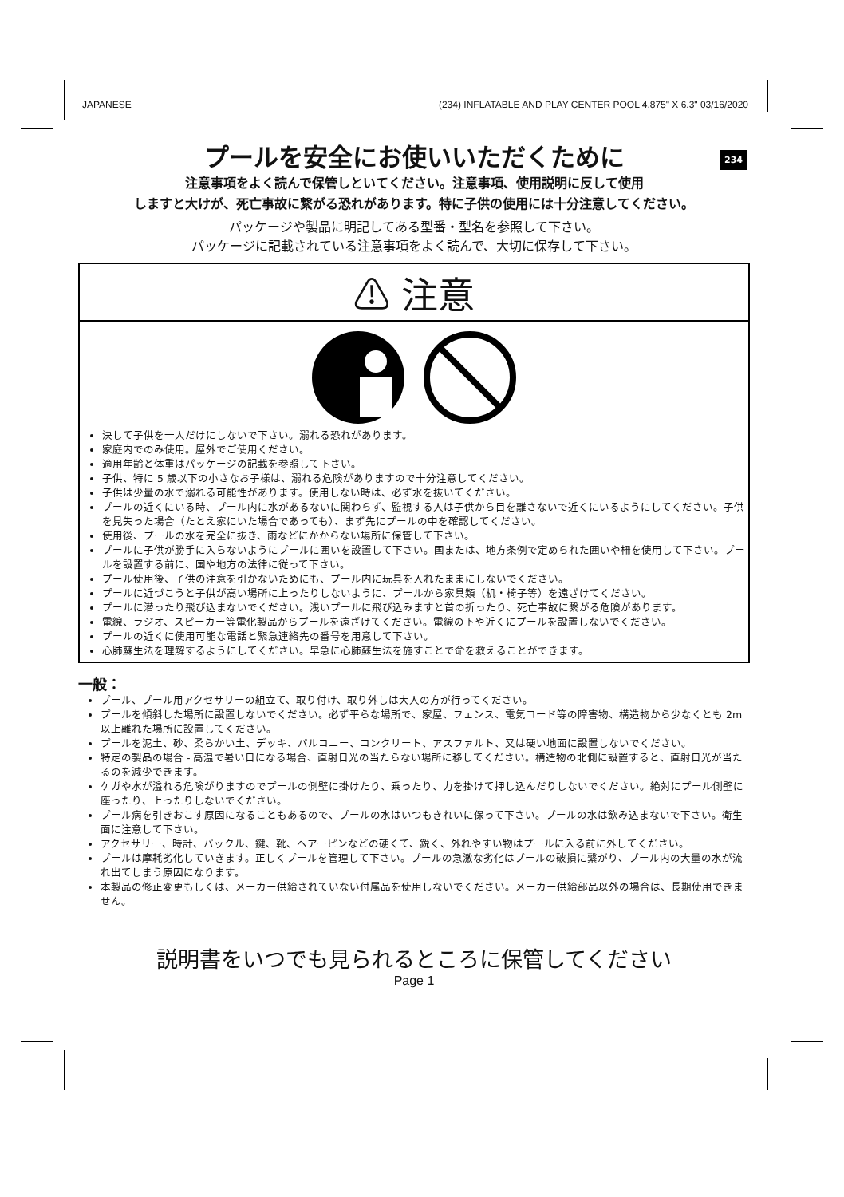JAPANESE (234) INFLATABLE AND PLAY CENTER POOL 4.875" X 6.3" 03/16/2020
234
プールを安全にお使いいただくために
注意事項をよく読んで保管しといてください。注意事項、使用説明に反して使用
しますと大けが、死亡事故に繋がる恐れがあります。特に子供の使用には十分注意してください。
パッケージや製品に明記してある型番・型名を参照して下さい。
パッケージに記載されている注意事項をよく読んで、大切に保存して下さい。
⚠ 注意
決して子供を一人だけにしないで下さい。溺れる恐れがあります。
家庭内でのみ使用。屋外でご使用ください。
適用年齢と体重はパッケージの記載を参照して下さい。
子供、特に 5 歳以下の小さなお子様は、溺れる危険がありますので十分注意してください。
子供は少量の水で溺れる可能性があります。使用しない時は、必ず水を抜いてください。
プールの近くにいる時、プール内に水があるないに関わらず、監視する人は子供から目を離さないで近くにいるようにしてください。子供を見失った場合（たとえ家にいた場合であっても）、まず先にプールの中を確認してください。
使用後、プールの水を完全に抜き、雨などにかからない場所に保管して下さい。
プールに子供が勝手に入らないようにプールに囲いを設置して下さい。国または、地方条例で定められた囲いや柵を使用して下さい。プールを設置する前に、国や地方の法律に従って下さい。
プール使用後、子供の注意を引かないためにも、プール内に玩具を入れたままにしないでください。
プールに近づこうと子供が高い場所に上ったりしないように、プールから家具類（机・椅子等）を遠ざけてください。
プールに潜ったり飛び込まないでください。浅いプールに飛び込みますと首の折ったり、死亡事故に繋がる危険があります。
電線、ラジオ、スピーカー等電化製品からプールを遠ざけてください。電線の下や近くにプールを設置しないでください。
プールの近くに使用可能な電話と緊急連絡先の番号を用意して下さい。
心肺蘇生法を理解するようにしてください。早急に心肺蘇生法を施すことで命を救えることができます。
一般：
プール、プール用アクセサリーの組立て、取り付け、取り外しは大人の方が行ってください。
プールを傾斜した場所に設置しないでください。必ず平らな場所で、家屋、フェンス、電気コード等の障害物、構造物から少なくとも 2m 以上離れた場所に設置してください。
プールを泥土、砂、柔らかい土、デッキ、バルコニー、コンクリート、アスファルト、又は硬い地面に設置しないでください。
特定の製品の場合 - 高温で暑い日になる場合、直射日光の当たらない場所に移してください。構造物の北側に設置すると、直射日光が当たるのを減少できます。
ケガや水が溢れる危険がりますのでプールの側壁に掛けたり、乗ったり、力を掛けて押し込んだりしないでください。絶対にプール側壁に座ったり、上ったりしないでください。
プール病を引きおこす原因になることもあるので、プールの水はいつもきれいに保って下さい。プールの水は飲み込まないで下さい。衛生面に注意して下さい。
アクセサリー、時計、バックル、鍵、靴、ヘアーピンなどの硬くて、鋭く、外れやすい物はプールに入る前に外してください。
プールは摩耗劣化していきます。正しくプールを管理して下さい。プールの急激な劣化はプールの破損に繋がり、プール内の大量の水が流れ出てしまう原因になります。
本製品の修正変更もしくは、メーカー供給されていない付属品を使用しないでください。メーカー供給部品以外の場合は、長期使用できません。
説明書をいつでも見られるところに保管してください
Page 1